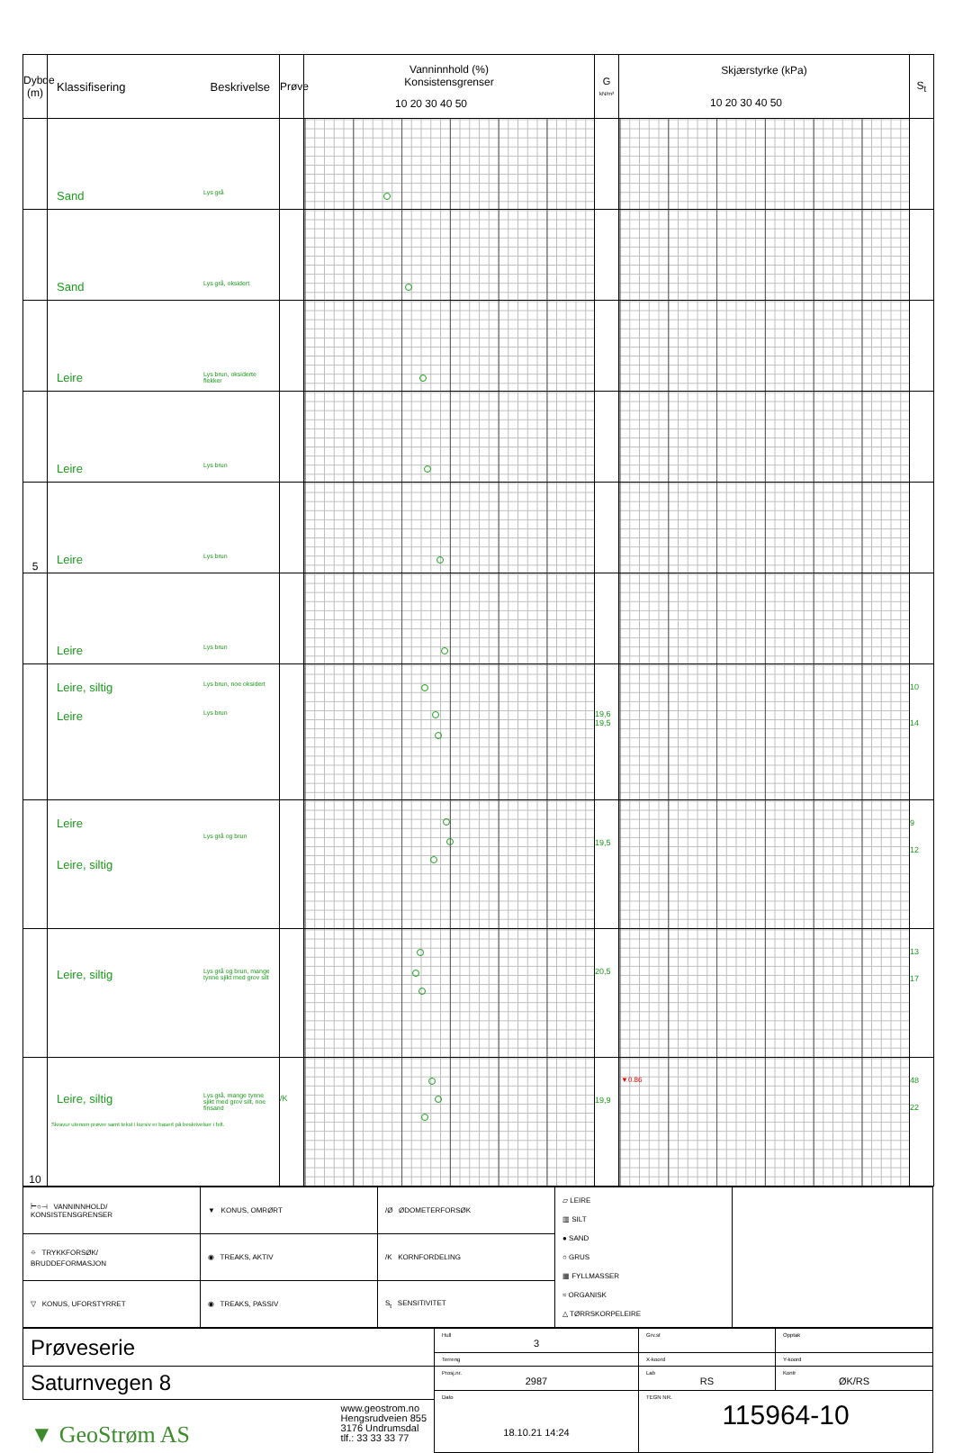| Dybde (m) | Klassifisering Beskrivelse | Prøve | Vanninnhold (%) Konsistensgrenser 10 20 30 40 50 | G kN/m³ | Skjærstyrke (kPa) 10 20 30 40 50 | S<sub>t</sub> |
| --- | --- | --- | --- | --- | --- | --- |
| | Sand Lys grå | | | | | |
| | Sand Lys grå, oksidert | | | | | |
| | Leire Lys brun, oksiderte flekker | | | | | |
| | Leire Lys brun | | | | | |
| 5 | Leire Lys brun | | | | | |
| | Leire Lys brun | | | | | |
| | Leire, siltig Lys brun, noe oksidert Leire Lys brun | | | 19,6 19,5 | | 10 14 |
| | Leire Lys grå og brun Leire, siltig | | | 19,5 | | 9 12 |
| | Leire, siltig Lys grå og brun, mange tynne sjikt med grov silt | | | 20,5 | | 13 17 |
| 10 | Leire, siltig Lys grå, mange tynne sjikt med grov silt, noe finsand Skravur utenom prøver samt tekst i kursiv er basert på beskrivelser i felt. | /K | | 19,9 | ▼0.86 | 48 22 |
| ⊢○⊣ VANNINNHOLD/ KONSISTENSGRENSER | ▼ KONUS, OMRØRT | /Ø ØDOMETERFORSØK | ▱ LEIRE ▥ SILT ● SAND ○ GRUS ▦ FYLLMASSER ≈ ORGANISK △ TØRRSKORPELEIRE | |
| ⌖ TRYKKFORSØK/ BRUDDEFORMASJON | ◉ TREAKS, AKTIV | /K KORNFORDELING | | |
| ▽ KONUS, UFORSTYRRET | ◉ TREAKS, PASSIV | S<sub>t</sub> SENSITIVITET | | |
| Prøveserie | Hull 3 | Grv.st | Opptak |
| | Terreng | X-koord | Y-koord |
| Saturnvegen 8 | Prosj.nr. 2987 | Lab RS | Kontr ØK/RS |
| | Dato 18.10.21 14:24 | TEGN NR. 115964-10 | |
| ▼ GeoStrøm AS www.geostrom.no Hengsrudveien 855 3176 Undrumsdal tlf.: 33 33 33 77 | | | |